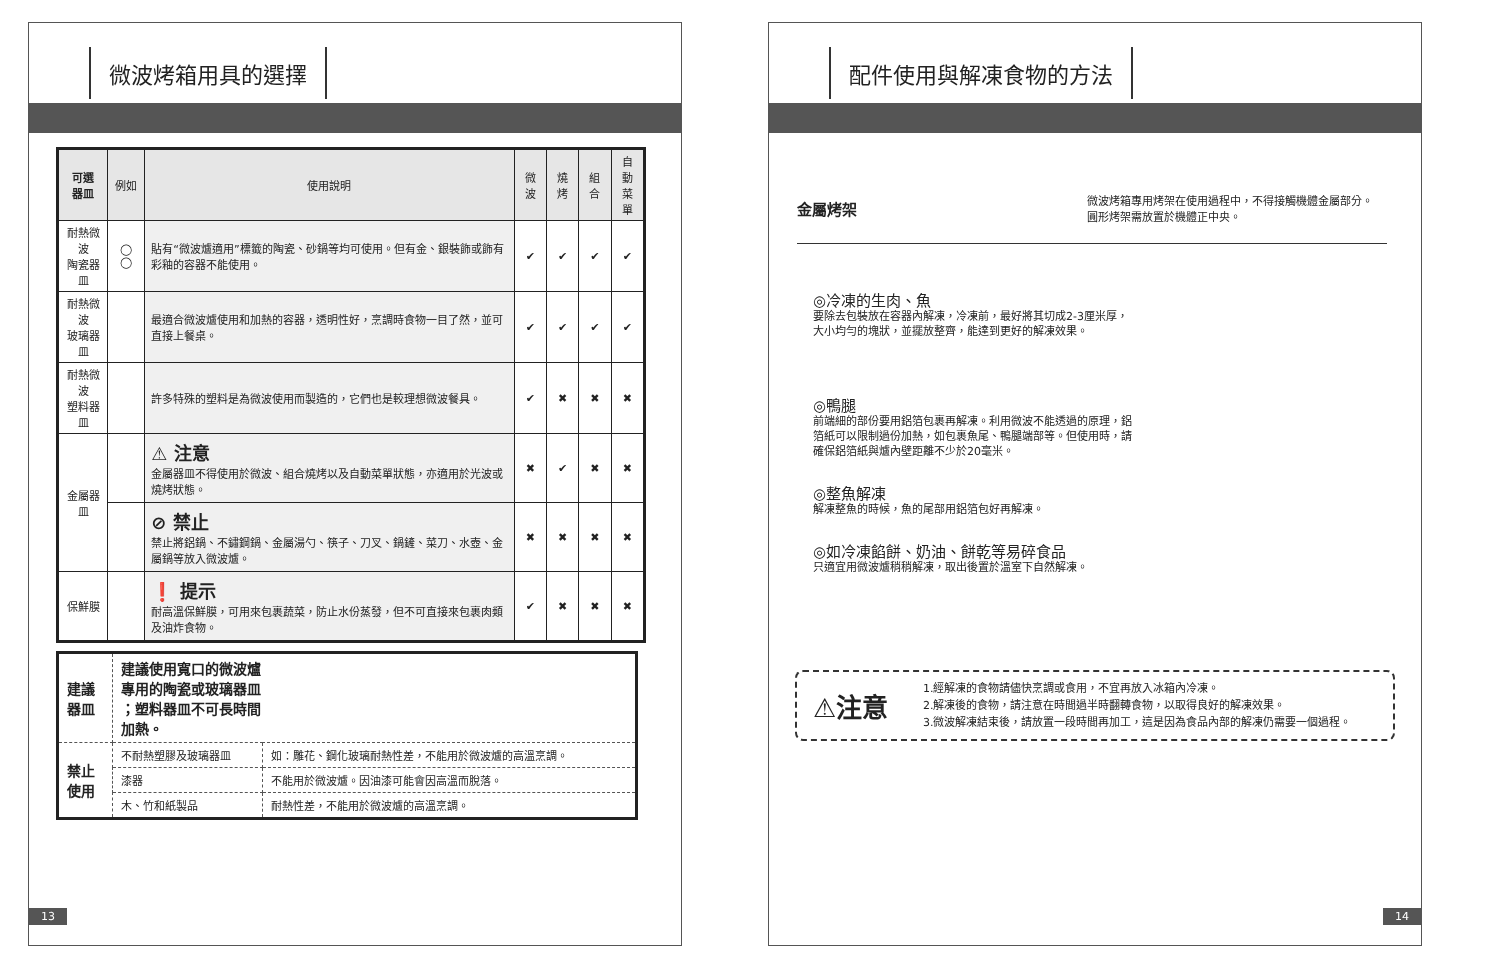微波烤箱用具的選擇
| 可選 器皿 | 例如 | 使用說明 | 微波 | 燒烤 | 組合 | 自動 菜單 |
| --- | --- | --- | --- | --- | --- | --- |
| 耐熱微波 陶瓷器皿 | ◯ ◯ | 貼有“微波爐適用”標籤的陶瓷、砂鍋等均可使用。但有金、銀裝飾或飾有彩釉的容器不能使用。 | ✔ | ✔ | ✔ | ✔ |
| 耐熱微波 玻璃器皿 | | 最適合微波爐使用和加熱的容器，透明性好，烹調時食物一目了然，並可直接上餐桌。 | ✔ | ✔ | ✔ | ✔ |
| 耐熱微波 塑料器皿 | | 許多特殊的塑料是為微波使用而製造的，它們也是較理想微波餐具。 | ✔ | ✖ | ✖ | ✖ |
| 金屬器皿 | | ⚠ 注意 金屬器皿不得使用於微波、組合燒烤以及自動菜單狀態，亦適用於光波或燒烤狀態。 | ✖ | ✔ | ✖ | ✖ |
| | | ⊘ 禁止 禁止將鋁鍋、不鏽鋼鍋、金屬湯勺、筷子、刀叉、鍋鏟、菜刀、水壺、金屬鍋等放入微波爐。 | ✖ | ✖ | ✖ | ✖ |
| 保鮮膜 | | ❗ 提示 耐高溫保鮮膜，可用來包裹蔬菜，防止水份蒸發，但不可直接來包裹肉類及油炸食物。 | ✔ | ✖ | ✖ | ✖ |
| 建議 器皿 | 建議使用寬口的微波爐 專用的陶瓷或玻璃器皿 ；塑料器皿不可長時間 加熱。 | |
| 禁止 使用 | 不耐熱塑膠及玻璃器皿 | 如：雕花、鋼化玻璃耐熱性差，不能用於微波爐的高溫烹調。 |
| | 漆器 | 不能用於微波爐。因油漆可能會因高溫而脫落。 |
| | 木、竹和紙製品 | 耐熱性差，不能用於微波爐的高溫烹調。 |
13
配件使用與解凍食物的方法
金屬烤架
微波烤箱專用烤架在使用過程中，不得接觸機體金屬部分。
圓形烤架需放置於機體正中央。
◎冷凍的生肉、魚
要除去包裝放在容器內解凍，冷凍前，最好將其切成2-3厘米厚，大小均勻的塊狀，並擺放整齊，能達到更好的解凍效果。
◎鴨腿
前端細的部份要用鋁箔包裹再解凍。利用微波不能透過的原理，鋁箔紙可以限制過份加熱，如包裹魚尾、鴨腿端部等。但使用時，請確保鋁箔紙與爐內壁距離不少於20毫米。
◎整魚解凍
解凍整魚的時候，魚的尾部用鋁箔包好再解凍。
◎如冷凍餡餅、奶油、餅乾等易碎食品
只適宜用微波爐稍稍解凍，取出後置於溫室下自然解凍。
⚠注意
1.經解凍的食物請儘快烹調或食用，不宜再放入冰箱內冷凍。
2.解凍後的食物，請注意在時間過半時翻轉食物，以取得良好的解凍效果。
3.微波解凍結束後，請放置一段時間再加工，這是因為食品內部的解凍仍需要一個過程。
14